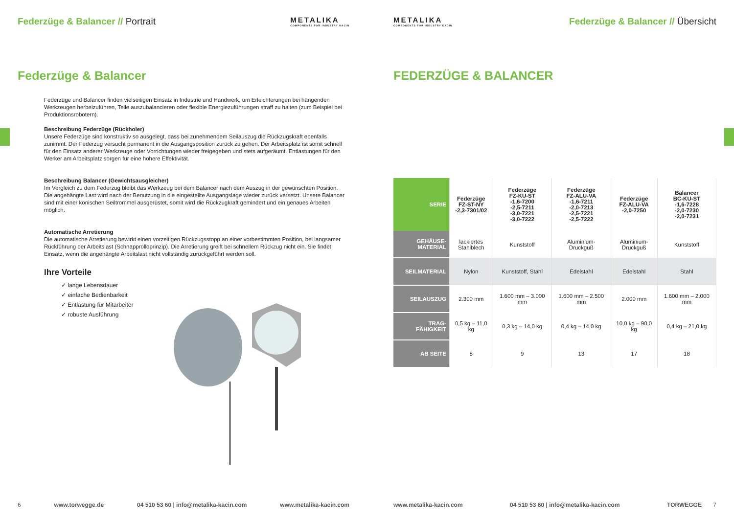Federzüge & Balancer // Portrait
METALIKA
COMPONENTS FOR INDUSTRY KACIN
Federzüge & Balancer
Federzüge und Balancer finden vielseitigen Einsatz in Industrie und Handwerk, um Erleichterungen bei hängenden Werkzeugen herbeizuführen, Teile auszubalancieren oder flexible Energiezuführungen straff zu halten (zum Beispiel bei Produktionsrobotern).
Beschreibung Federzüge (Rückholer)
Unsere Federzüge sind konstruktiv so ausgelegt, dass bei zunehmendem Seilauszug die Rückzugskraft ebenfalls zunimmt. Der Federzug versucht permanent in die Ausgangsposition zurück zu gehen. Der Arbeitsplatz ist somit schnell für den Einsatz anderer Werkzeuge oder Vorrichtungen wieder freigegeben und stets aufgeräumt. Entlastungen für den Werker am Arbeitsplatz sorgen für eine höhere Effektivität.
Beschreibung Balancer (Gewichtsausgleicher)
Im Vergleich zu dem Federzug bleibt das Werkzeug bei dem Balancer nach dem Auszug in der gewünschten Position. Die angehängte Last wird nach der Benutzung in die eingestellte Ausgangslage wieder zurück versetzt. Unsere Balancer sind mit einer konischen Seiltrommel ausgerüstet, somit wird die Rückzugkraft gemindert und ein genaues Arbeiten möglich.
Automatische Arretierung
Die automatische Arretierung bewirkt einen vorzeitigen Rückzugsstopp an einer vorbestimmten Position, bei langsamer Rückführung der Arbeitslast (Schnapprolloprinzip). Die Arretierung greift bei schnellem Rückzug nicht ein. Sie findet Einsatz, wenn die angehängte Arbeitslast nicht vollständig zurückgeführt werden soll.
Ihre Vorteile
✓ lange Lebensdauer
✓ einfache Bedienbarkeit
✓ Entlastung für Mitarbeiter
✓ robuste Ausführung
6 www.torwegge.de 04 510 53 60 | info@metalika-kacin.com www.metalika-kacin.com
METALIKA
COMPONENTS FOR INDUSTRY KACIN
Federzüge & Balancer // Übersicht
FEDERZÜGE & BALANCER
| SERIE | Federzüge FZ-ST-NY -2,3-7301/02 | Federzüge FZ-KU-ST -1,6-7200 -2,5-7211 -3,0-7221 -3,0-7222 | Federzüge FZ-ALU-VA -1,6-7211 -2,0-7213 -2,5-7221 -2,5-7222 | Federzüge FZ-ALU-VA -2,0-7250 | Balancer BC-KU-ST -1,6-7228 -2,0-7230 -2,0-7231 |
| GEHÄUSE- MATERIAL | lackiertes Stahlblech | Kunststoff | Aluminium- Druckguß | Aluminium- Druckguß | Kunststoff |
| SEILMATERIAL | Nylon | Kunststoff, Stahl | Edelstahl | Edelstahl | Stahl |
| SEILAUSZUG | 2.300 mm | 1.600 mm – 3.000 mm | 1.600 mm – 2.500 mm | 2.000 mm | 1.600 mm – 2.000 mm |
| TRAG- FÄHIGKEIT | 0,5 kg – 11,0 kg | 0,3 kg – 14,0 kg | 0,4 kg – 14,0 kg | 10,0 kg – 90,0 kg | 0,4 kg – 21,0 kg |
| AB SEITE | 8 | 9 | 13 | 17 | 18 |
www.metalika-kacin.com 04 510 53 60 | info@metalika-kacin.com TORWEGGE 7